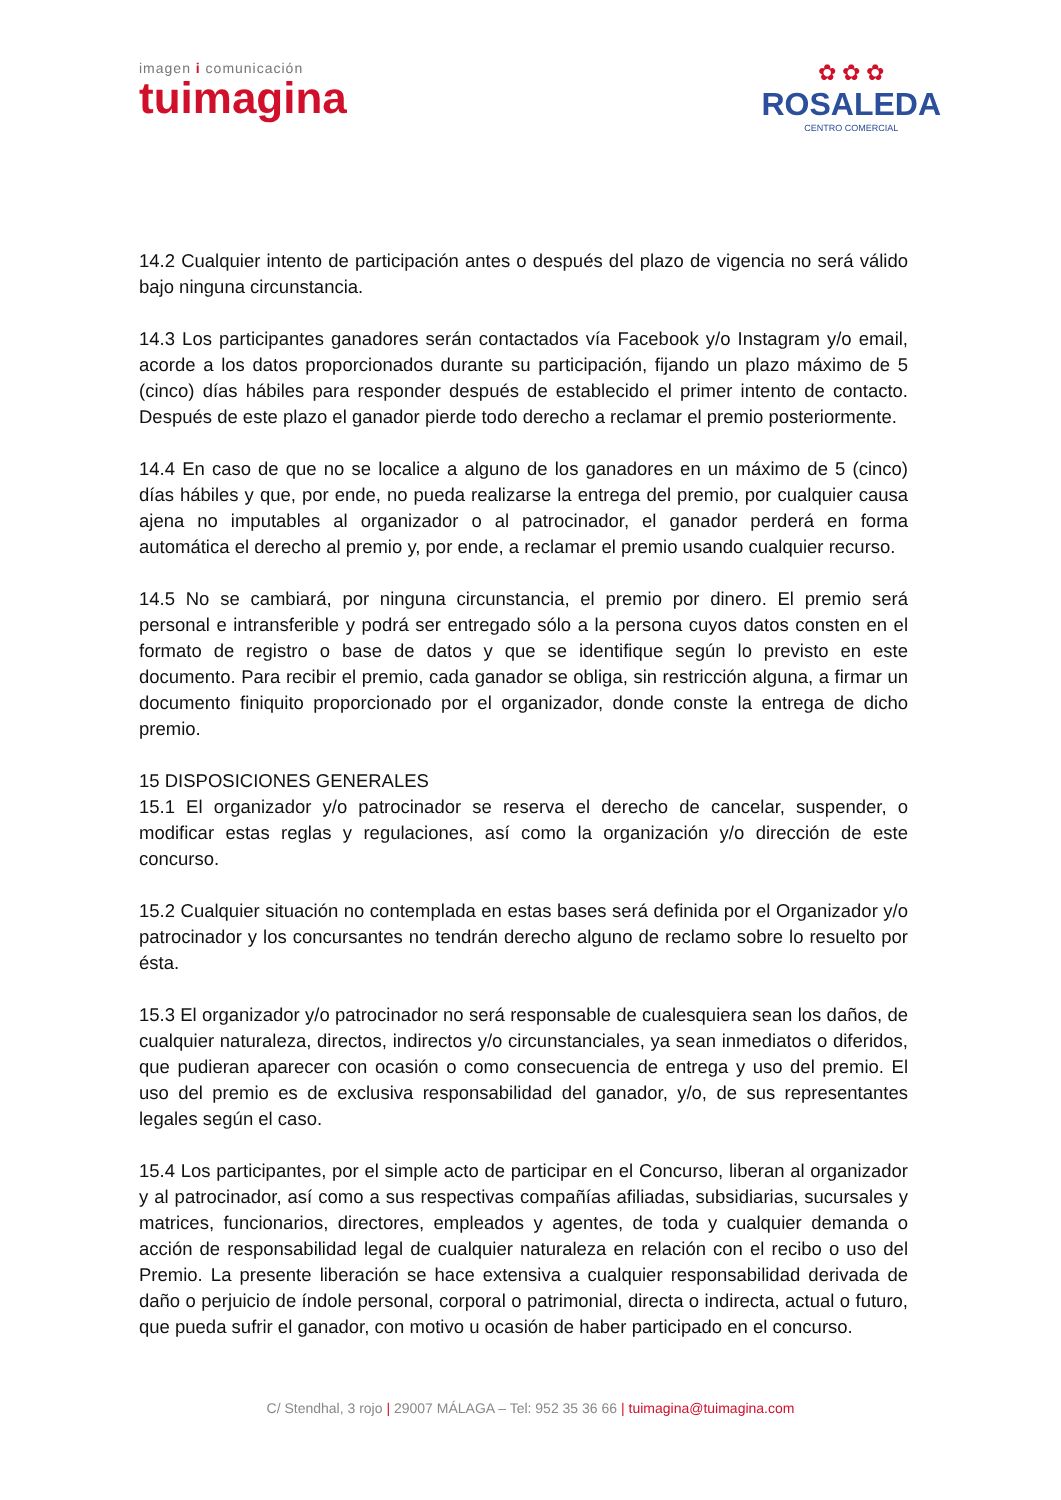imagen i comunicación
tuimagina
✿ ✿ ✿
ROSALEDA
CENTRO COMERCIAL
14.2 Cualquier intento de participación antes o después del plazo de vigencia no será válido bajo ninguna circunstancia.
14.3 Los participantes ganadores serán contactados vía Facebook y/o Instagram y/o email, acorde a los datos proporcionados durante su participación, fijando un plazo máximo de 5 (cinco) días hábiles para responder después de establecido el primer intento de contacto. Después de este plazo el ganador pierde todo derecho a reclamar el premio posteriormente.
14.4 En caso de que no se localice a alguno de los ganadores en un máximo de 5 (cinco) días hábiles y que, por ende, no pueda realizarse la entrega del premio, por cualquier causa ajena no imputables al organizador o al patrocinador, el ganador perderá en forma automática el derecho al premio y, por ende, a reclamar el premio usando cualquier recurso.
14.5 No se cambiará, por ninguna circunstancia, el premio por dinero. El premio será personal e intransferible y podrá ser entregado sólo a la persona cuyos datos consten en el formato de registro o base de datos y que se identifique según lo previsto en este documento. Para recibir el premio, cada ganador se obliga, sin restricción alguna, a firmar un documento finiquito proporcionado por el organizador, donde conste la entrega de dicho premio.
15 DISPOSICIONES GENERALES
15.1 El organizador y/o patrocinador se reserva el derecho de cancelar, suspender, o modificar estas reglas y regulaciones, así como la organización y/o dirección de este concurso.
15.2 Cualquier situación no contemplada en estas bases será definida por el Organizador y/o patrocinador y los concursantes no tendrán derecho alguno de reclamo sobre lo resuelto por ésta.
15.3 El organizador y/o patrocinador no será responsable de cualesquiera sean los daños, de cualquier naturaleza, directos, indirectos y/o circunstanciales, ya sean inmediatos o diferidos, que pudieran aparecer con ocasión o como consecuencia de entrega y uso del premio. El uso del premio es de exclusiva responsabilidad del ganador, y/o, de sus representantes legales según el caso.
15.4 Los participantes, por el simple acto de participar en el Concurso, liberan al organizador y al patrocinador, así como a sus respectivas compañías afiliadas, subsidiarias, sucursales y matrices, funcionarios, directores, empleados y agentes, de toda y cualquier demanda o acción de responsabilidad legal de cualquier naturaleza en relación con el recibo o uso del Premio. La presente liberación se hace extensiva a cualquier responsabilidad derivada de daño o perjuicio de índole personal, corporal o patrimonial, directa o indirecta, actual o futuro, que pueda sufrir el ganador, con motivo u ocasión de haber participado en el concurso.
C/ Stendhal, 3 rojo | 29007 MÁLAGA – Tel: 952 35 36 66 | tuimagina@tuimagina.com